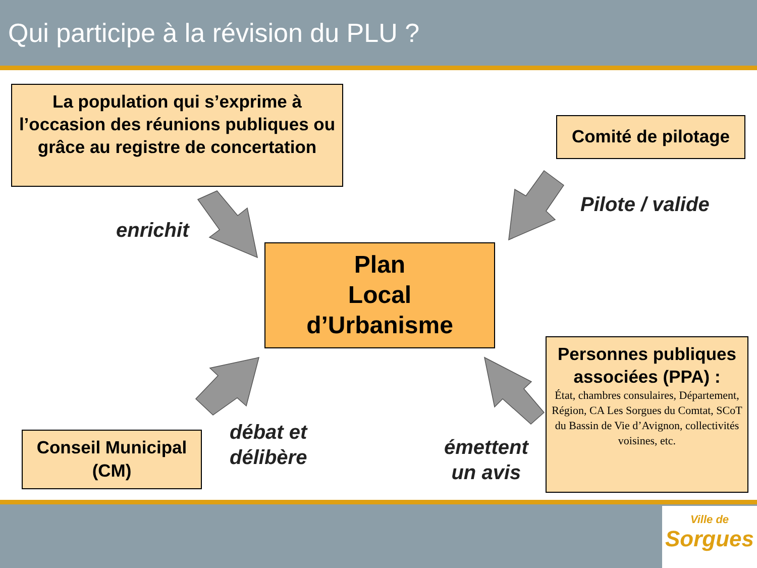Qui participe à la révision du PLU ?
La population qui s’exprime à l’occasion des réunions publiques ou grâce au registre de concertation
Comité de pilotage
Plan
Local
d’Urbanisme
Conseil Municipal (CM)
Personnes publiques associées (PPA) :
État, chambres consulaires, Département, Région, CA Les Sorgues du Comtat, SCoT du Bassin de Vie d’Avignon, collectivités voisines, etc.
enrichit
Pilote / valide
débat et
délibère
émettent
un avis
Ville de
Sorgues